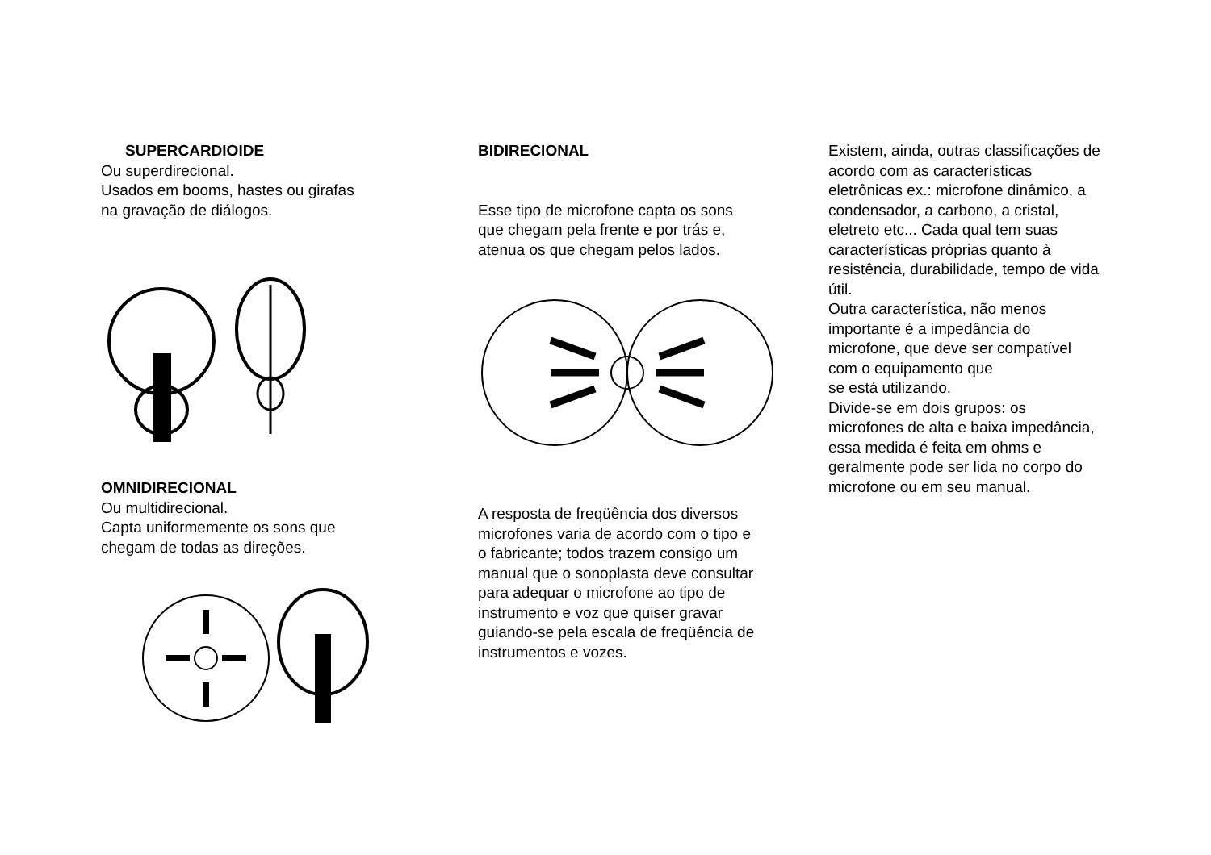SUPERCARDIOIDE
Ou superdirecional.
Usados em booms, hastes ou girafas na gravação de diálogos.
OMNIDIRECIONAL
Ou multidirecional.
Capta uniformemente os sons que chegam de todas as direções.
BIDIRECIONAL
Esse tipo de microfone capta os sons que chegam pela frente e por trás e, atenua os que chegam pelos lados.
A resposta de freqüência dos diversos microfones varia de acordo com o tipo e o fabricante; todos trazem consigo um manual que o sonoplasta deve consultar para adequar o microfone ao tipo de instrumento e voz que quiser gravar guiando-se pela escala de freqüência de instrumentos e vozes.
Existem, ainda, outras classificações de acordo com as características eletrônicas ex.: microfone dinâmico, a condensador, a carbono, a cristal, eletreto etc... Cada qual tem suas características próprias quanto à resistência, durabilidade, tempo de vida útil.
Outra característica, não menos importante é a impedância do microfone, que deve ser compatível com o equipamento que
se está utilizando.
Divide-se em dois grupos: os microfones de alta e baixa impedância, essa medida é feita em ohms e geralmente pode ser lida no corpo do microfone ou em seu manual.